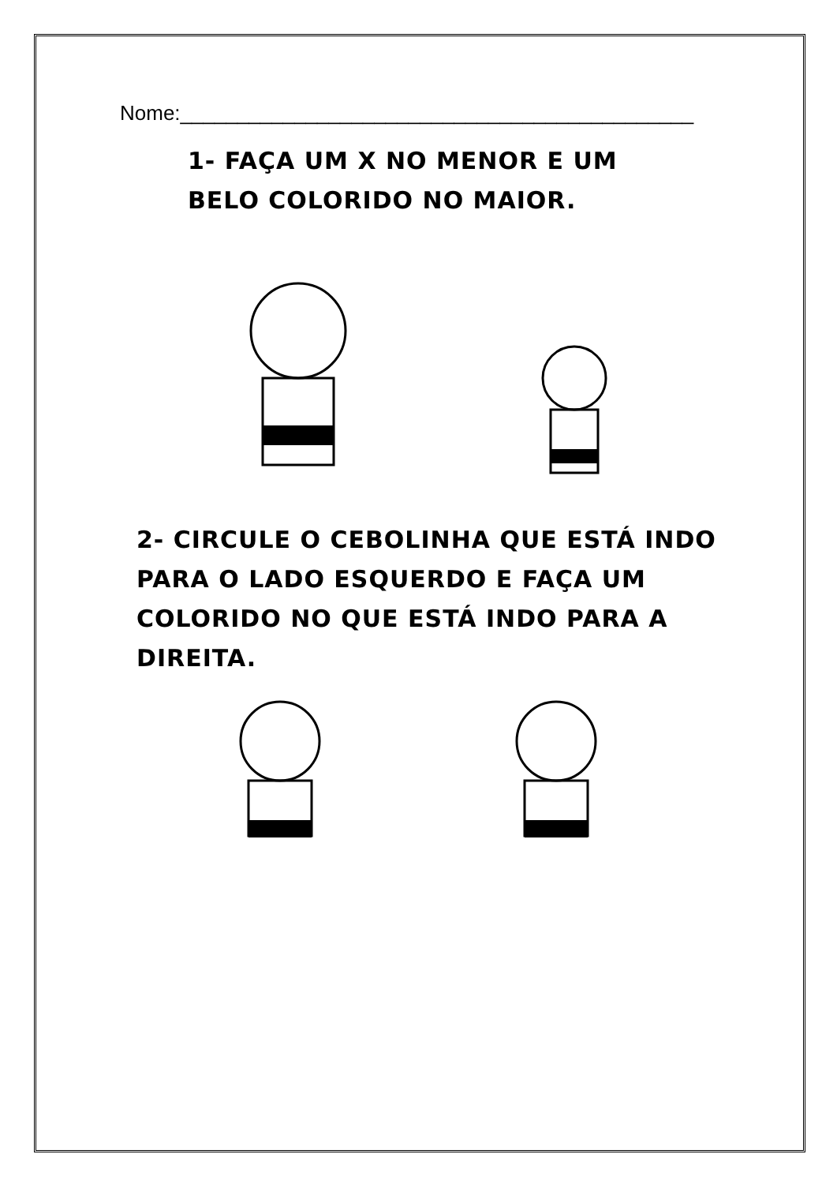Nome:_____________________________________________
1- FAÇA UM X NO MENOR E UM BELO COLORIDO NO MAIOR.
2- CIRCULE O CEBOLINHA QUE ESTÁ INDO PARA O LADO ESQUERDO E FAÇA UM COLORIDO NO QUE ESTÁ INDO PARA A DIREITA.